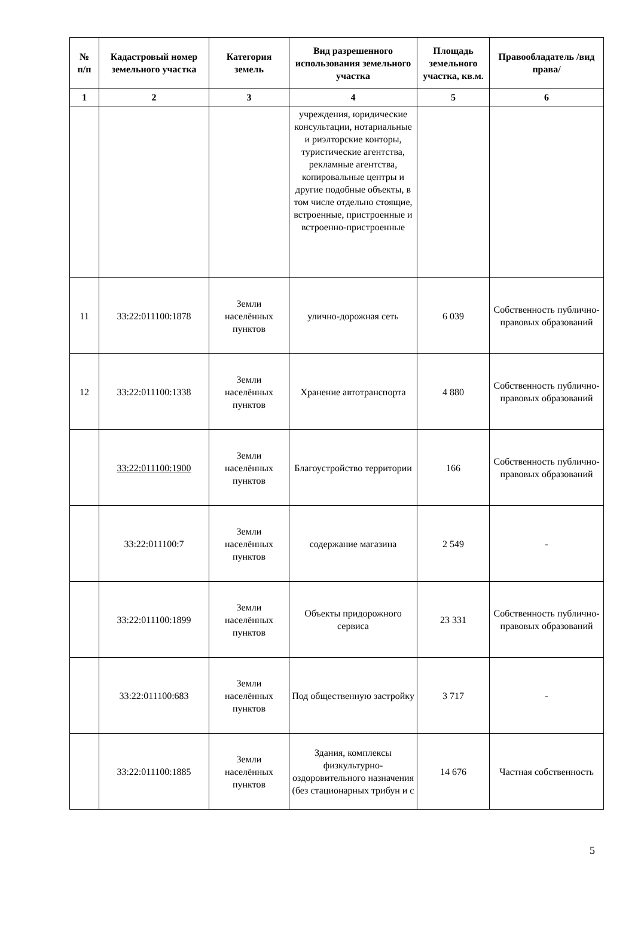| № п/п | Кадастровый номер земельного участка | Категория земель | Вид разрешенного использования земельного участка | Площадь земельного участка, кв.м. | Правообладатель /вид права/ |
| --- | --- | --- | --- | --- | --- |
| 1 | 2 | 3 | 4 | 5 | 6 |
| | | | учреждения, юридические консультации, нотариальные и риэлторские конторы, туристические агентства, рекламные агентства, копировальные центры и другие подобные объекты, в том числе отдельно стоящие, встроенные, пристроенные и встроенно-пристроенные | | |
| 11 | 33:22:011100:1878 | Земли населённых пунктов | улично-дорожная сеть | 6 039 | Собственность публично-правовых образований |
| 12 | 33:22:011100:1338 | Земли населённых пунктов | Хранение автотранспорта | 4 880 | Собственность публично-правовых образований |
| | 33:22:011100:1900 | Земли населённых пунктов | Благоустройство территории | 166 | Собственность публично-правовых образований |
| | 33:22:011100:7 | Земли населённых пунктов | содержание магазина | 2 549 | - |
| | 33:22:011100:1899 | Земли населённых пунктов | Объекты придорожного сервиса | 23 331 | Собственность публично-правовых образований |
| | 33:22:011100:683 | Земли населённых пунктов | Под общественную застройку | 3 717 | - |
| | 33:22:011100:1885 | Земли населённых пунктов | Здания, комплексы физкультурно-оздоровительного назначения (без стационарных трибун и с | 14 676 | Частная собственность |
5